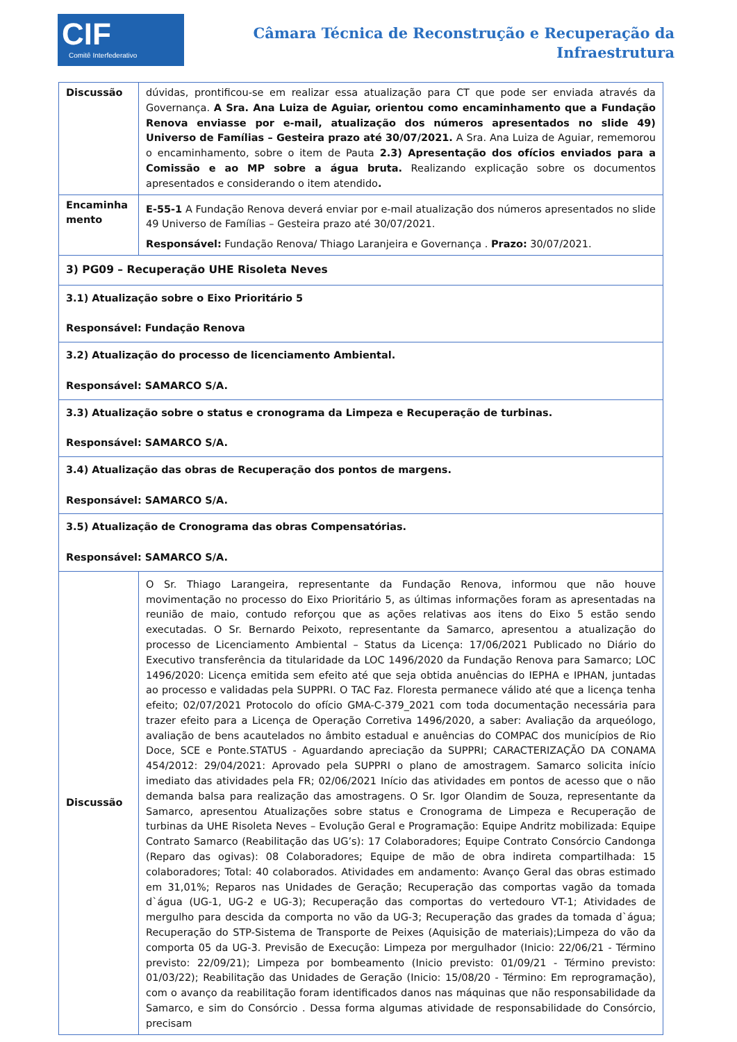CIF
Comitê Interfederativo
Câmara Técnica de Reconstrução e Recuperação da
Infraestrutura
| Discussão | dúvidas, prontificou-se em realizar essa atualização para CT que pode ser enviada através da Governança. A Sra. Ana Luiza de Aguiar, orientou como encaminhamento que a Fundação Renova enviasse por e-mail, atualização dos números apresentados no slide 49) Universo de Famílias – Gesteira prazo até 30/07/2021. A Sra. Ana Luiza de Aguiar, rememorou o encaminhamento, sobre o item de Pauta 2.3) Apresentação dos ofícios enviados para a Comissão e ao MP sobre a água bruta. Realizando explicação sobre os documentos apresentados e considerando o item atendido . |
| Encaminha mento | E-55-1 A Fundação Renova deverá enviar por e-mail atualização dos números apresentados no slide 49 Universo de Famílias – Gesteira prazo até 30/07/2021. Responsável: Fundação Renova/ Thiago Laranjeira e Governança . Prazo: 30/07/2021. |
| 3) PG09 – Recuperação UHE Risoleta Neves | |
| 3.1) Atualização sobre o Eixo Prioritário 5 Responsável: Fundação Renova | |
| 3.2) Atualização do processo de licenciamento Ambiental. Responsável: SAMARCO S/A. | |
| 3.3) Atualização sobre o status e cronograma da Limpeza e Recuperação de turbinas. Responsável: SAMARCO S/A. | |
| 3.4) Atualização das obras de Recuperação dos pontos de margens. Responsável: SAMARCO S/A. | |
| 3.5) Atualização de Cronograma das obras Compensatórias. Responsável: SAMARCO S/A. | |
| Discussão | O Sr. Thiago Larangeira, representante da Fundação Renova, informou que não houve movimentação no processo do Eixo Prioritário 5, as últimas informações foram as apresentadas na reunião de maio, contudo reforçou que as ações relativas aos itens do Eixo 5 estão sendo executadas. O Sr. Bernardo Peixoto, representante da Samarco, apresentou a atualização do processo de Licenciamento Ambiental – Status da Licença: 17/06/2021 Publicado no Diário do Executivo transferência da titularidade da LOC 1496/2020 da Fundação Renova para Samarco; LOC 1496/2020: Licença emitida sem efeito até que seja obtida anuências do IEPHA e IPHAN, juntadas ao processo e validadas pela SUPPRI. O TAC Faz. Floresta permanece válido até que a licença tenha efeito; 02/07/2021 Protocolo do ofício GMA-C-379_2021 com toda documentação necessária para trazer efeito para a Licença de Operação Corretiva 1496/2020, a saber: Avaliação da arqueólogo, avaliação de bens acautelados no âmbito estadual e anuências do COMPAC dos municípios de Rio Doce, SCE e Ponte.STATUS - Aguardando apreciação da SUPPRI; CARACTERIZAÇÃO DA CONAMA 454/2012: 29/04/2021: Aprovado pela SUPPRI o plano de amostragem. Samarco solicita início imediato das atividades pela FR; 02/06/2021 Início das atividades em pontos de acesso que o não demanda balsa para realização das amostragens. O Sr. Igor Olandim de Souza, representante da Samarco, apresentou Atualizações sobre status e Cronograma de Limpeza e Recuperação de turbinas da UHE Risoleta Neves – Evolução Geral e Programação: Equipe Andritz mobilizada: Equipe Contrato Samarco (Reabilitação das UG’s): 17 Colaboradores; Equipe Contrato Consórcio Candonga (Reparo das ogivas): 08 Colaboradores; Equipe de mão de obra indireta compartilhada: 15 colaboradores; Total: 40 colaborados. Atividades em andamento: Avanço Geral das obras estimado em 31,01%; Reparos nas Unidades de Geração; Recuperação das comportas vagão da tomada d`água (UG-1, UG-2 e UG-3); Recuperação das comportas do vertedouro VT-1; Atividades de mergulho para descida da comporta no vão da UG-3; Recuperação das grades da tomada d`água; Recuperação do STP-Sistema de Transporte de Peixes (Aquisição de materiais);Limpeza do vão da comporta 05 da UG-3. Previsão de Execução: Limpeza por mergulhador (Inicio: 22/06/21 - Término previsto: 22/09/21); Limpeza por bombeamento (Inicio previsto: 01/09/21 - Término previsto: 01/03/22); Reabilitação das Unidades de Geração (Inicio: 15/08/20 - Término: Em reprogramação), com o avanço da reabilitação foram identificados danos nas máquinas que não responsabilidade da Samarco, e sim do Consórcio . Dessa forma algumas atividade de responsabilidade do Consórcio, precisam |